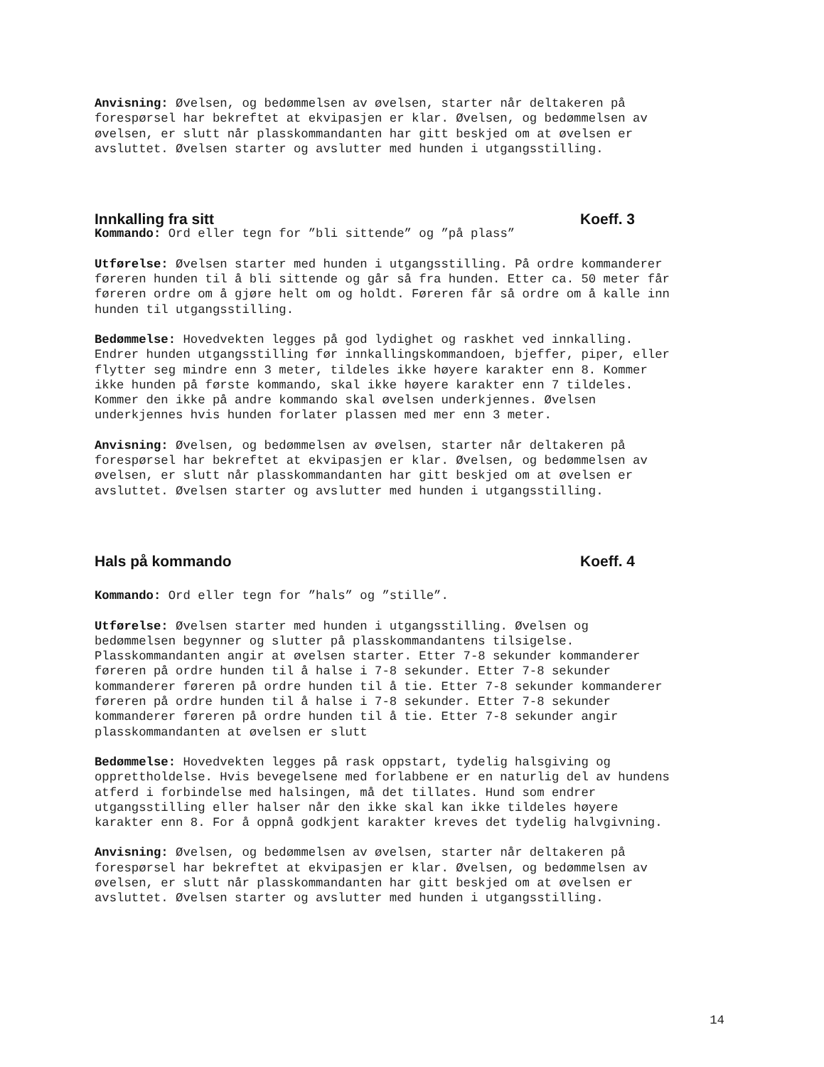Anvisning: Øvelsen, og bedømmelsen av øvelsen, starter når deltakeren på forespørsel har bekreftet at ekvipasjen er klar. Øvelsen, og bedømmelsen av øvelsen, er slutt når plasskommandanten har gitt beskjed om at øvelsen er avsluttet. Øvelsen starter og avslutter med hunden i utgangsstilling.
Innkalling fra sitt Koeff. 3
Kommando: Ord eller tegn for ”bli sittende” og ”på plass”
Utførelse: Øvelsen starter med hunden i utgangsstilling. På ordre kommanderer føreren hunden til å bli sittende og går så fra hunden. Etter ca. 50 meter får føreren ordre om å gjøre helt om og holdt. Føreren får så ordre om å kalle inn hunden til utgangsstilling.
Bedømmelse: Hovedvekten legges på god lydighet og raskhet ved innkalling. Endrer hunden utgangsstilling før innkallingskommandoen, bjeffer, piper, eller flytter seg mindre enn 3 meter, tildeles ikke høyere karakter enn 8. Kommer ikke hunden på første kommando, skal ikke høyere karakter enn 7 tildeles. Kommer den ikke på andre kommando skal øvelsen underkjennes. Øvelsen underkjennes hvis hunden forlater plassen med mer enn 3 meter.
Anvisning: Øvelsen, og bedømmelsen av øvelsen, starter når deltakeren på forespørsel har bekreftet at ekvipasjen er klar. Øvelsen, og bedømmelsen av øvelsen, er slutt når plasskommandanten har gitt beskjed om at øvelsen er avsluttet. Øvelsen starter og avslutter med hunden i utgangsstilling.
Hals på kommando Koeff. 4
Kommando: Ord eller tegn for ”hals” og ”stille”.
Utførelse: Øvelsen starter med hunden i utgangsstilling. Øvelsen og bedømmelsen begynner og slutter på plasskommandantens tilsigelse. Plasskommandanten angir at øvelsen starter. Etter 7-8 sekunder kommanderer føreren på ordre hunden til å halse i 7-8 sekunder. Etter 7-8 sekunder kommanderer føreren på ordre hunden til å tie. Etter 7-8 sekunder kommanderer føreren på ordre hunden til å halse i 7-8 sekunder. Etter 7-8 sekunder kommanderer føreren på ordre hunden til å tie. Etter 7-8 sekunder angir plasskommandanten at øvelsen er slutt
Bedømmelse: Hovedvekten legges på rask oppstart, tydelig halsgiving og opprettholdelse. Hvis bevegelsene med forlabbene er en naturlig del av hundens atferd i forbindelse med halsingen, må det tillates. Hund som endrer utgangsstilling eller halser når den ikke skal kan ikke tildeles høyere karakter enn 8. For å oppnå godkjent karakter kreves det tydelig halvgivning.
Anvisning: Øvelsen, og bedømmelsen av øvelsen, starter når deltakeren på forespørsel har bekreftet at ekvipasjen er klar. Øvelsen, og bedømmelsen av øvelsen, er slutt når plasskommandanten har gitt beskjed om at øvelsen er avsluttet. Øvelsen starter og avslutter med hunden i utgangsstilling.
14